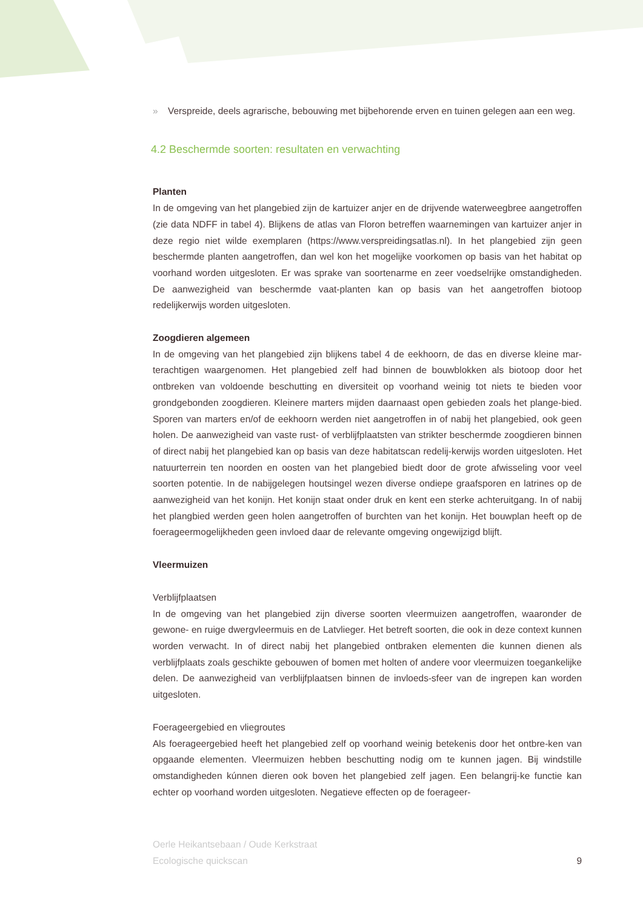» Verspreide, deels agrarische, bebouwing met bijbehorende erven en tuinen gelegen aan een weg.
4.2 Beschermde soorten: resultaten en verwachting
Planten
In de omgeving van het plangebied zijn de kartuizer anjer en de drijvende waterweegbree aangetroffen (zie data NDFF in tabel 4). Blijkens de atlas van Floron betreffen waarnemingen van kartuizer anjer in deze regio niet wilde exemplaren (https://www.verspreidingsatlas.nl). In het plangebied zijn geen beschermde planten aangetroffen, dan wel kon het mogelijke voorkomen op basis van het habitat op voorhand worden uitgesloten. Er was sprake van soortenarme en zeer voedselrijke omstandigheden. De aanwezigheid van beschermde vaat-planten kan op basis van het aangetroffen biotoop redelijkerwijs worden uitgesloten.
Zoogdieren algemeen
In de omgeving van het plangebied zijn blijkens tabel 4 de eekhoorn, de das en diverse kleine mar-terachtigen waargenomen. Het plangebied zelf had binnen de bouwblokken als biotoop door het ontbreken van voldoende beschutting en diversiteit op voorhand weinig tot niets te bieden voor grondgebonden zoogdieren. Kleinere marters mijden daarnaast open gebieden zoals het plange-bied. Sporen van marters en/of de eekhoorn werden niet aangetroffen in of nabij het plangebied, ook geen holen. De aanwezigheid van vaste rust- of verblijfplaatsten van strikter beschermde zoogdieren binnen of direct nabij het plangebied kan op basis van deze habitatscan redelij-kerwijs worden uitgesloten. Het natuurterrein ten noorden en oosten van het plangebied biedt door de grote afwisseling voor veel soorten potentie. In de nabijgelegen houtsingel wezen diverse ondiepe graafsporen en latrines op de aanwezigheid van het konijn. Het konijn staat onder druk en kent een sterke achteruitgang. In of nabij het plangbied werden geen holen aangetroffen of burchten van het konijn. Het bouwplan heeft op de foerageermogelijkheden geen invloed daar de relevante omgeving ongewijzigd blijft.
Vleermuizen
Verblijfplaatsen
In de omgeving van het plangebied zijn diverse soorten vleermuizen aangetroffen, waaronder de gewone- en ruige dwergvleermuis en de Latvlieger. Het betreft soorten, die ook in deze context kunnen worden verwacht. In of direct nabij het plangebied ontbraken elementen die kunnen dienen als verblijfplaats zoals geschikte gebouwen of bomen met holten of andere voor vleermuizen toegankelijke delen. De aanwezigheid van verblijfplaatsen binnen de invloeds-sfeer van de ingrepen kan worden uitgesloten.
Foerageergebied en vliegroutes
Als foerageergebied heeft het plangebied zelf op voorhand weinig betekenis door het ontbre-ken van opgaande elementen. Vleermuizen hebben beschutting nodig om te kunnen jagen. Bij windstille omstandigheden kúnnen dieren ook boven het plangebied zelf jagen. Een belangrij-ke functie kan echter op voorhand worden uitgesloten. Negatieve effecten op de foerageer-
Oerle Heikantsebaan / Oude Kerkstraat
Ecologische quickscan
9